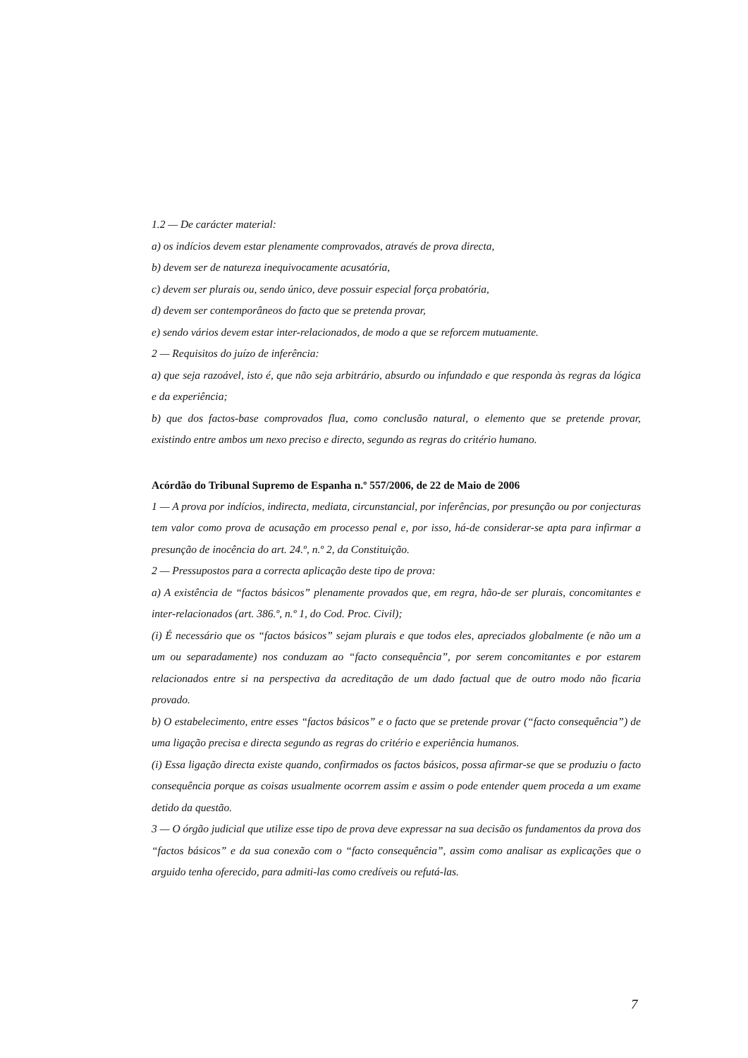1.2 — De carácter material:
a) os indícios devem estar plenamente comprovados, através de prova directa,
b) devem ser de natureza inequivocamente acusatória,
c) devem ser plurais ou, sendo único, deve possuir especial força probatória,
d) devem ser contemporâneos do facto que se pretenda provar,
e) sendo vários devem estar inter-relacionados, de modo a que se reforcem mutuamente.
2 — Requisitos do juízo de inferência:
a) que seja razoável, isto é, que não seja arbitrário, absurdo ou infundado e que responda às regras da lógica e da experiência;
b) que dos factos-base comprovados flua, como conclusão natural, o elemento que se pretende provar, existindo entre ambos um nexo preciso e directo, segundo as regras do critério humano.
Acórdão do Tribunal Supremo de Espanha n.º 557/2006, de 22 de Maio de 2006
1 — A prova por indícios, indirecta, mediata, circunstancial, por inferências, por presunção ou por conjecturas tem valor como prova de acusação em processo penal e, por isso, há-de considerar-se apta para infirmar a presunção de inocência do art. 24.º, n.º 2, da Constituição.
2 — Pressupostos para a correcta aplicação deste tipo de prova:
a) A existência de “factos básicos” plenamente provados que, em regra, hão-de ser plurais, concomitantes e inter-relacionados (art. 386.º, n.º 1, do Cod. Proc. Civil);
(i) É necessário que os “factos básicos” sejam plurais e que todos eles, apreciados globalmente (e não um a um ou separadamente) nos conduzam ao “facto consequência”, por serem concomitantes e por estarem relacionados entre si na perspectiva da acreditação de um dado factual que de outro modo não ficaria provado.
b) O estabelecimento, entre esses “factos básicos” e o facto que se pretende provar (“facto consequência”) de uma ligação precisa e directa segundo as regras do critério e experiência humanos.
(i) Essa ligação directa existe quando, confirmados os factos básicos, possa afirmar-se que se produziu o facto consequência porque as coisas usualmente ocorrem assim e assim o pode entender quem proceda a um exame detido da questão.
3 — O órgão judicial que utilize esse tipo de prova deve expressar na sua decisão os fundamentos da prova dos “factos básicos” e da sua conexão com o “facto consequência”, assim como analisar as explicações que o arguido tenha oferecido, para admiti-las como credíveis ou refutá-las.
7